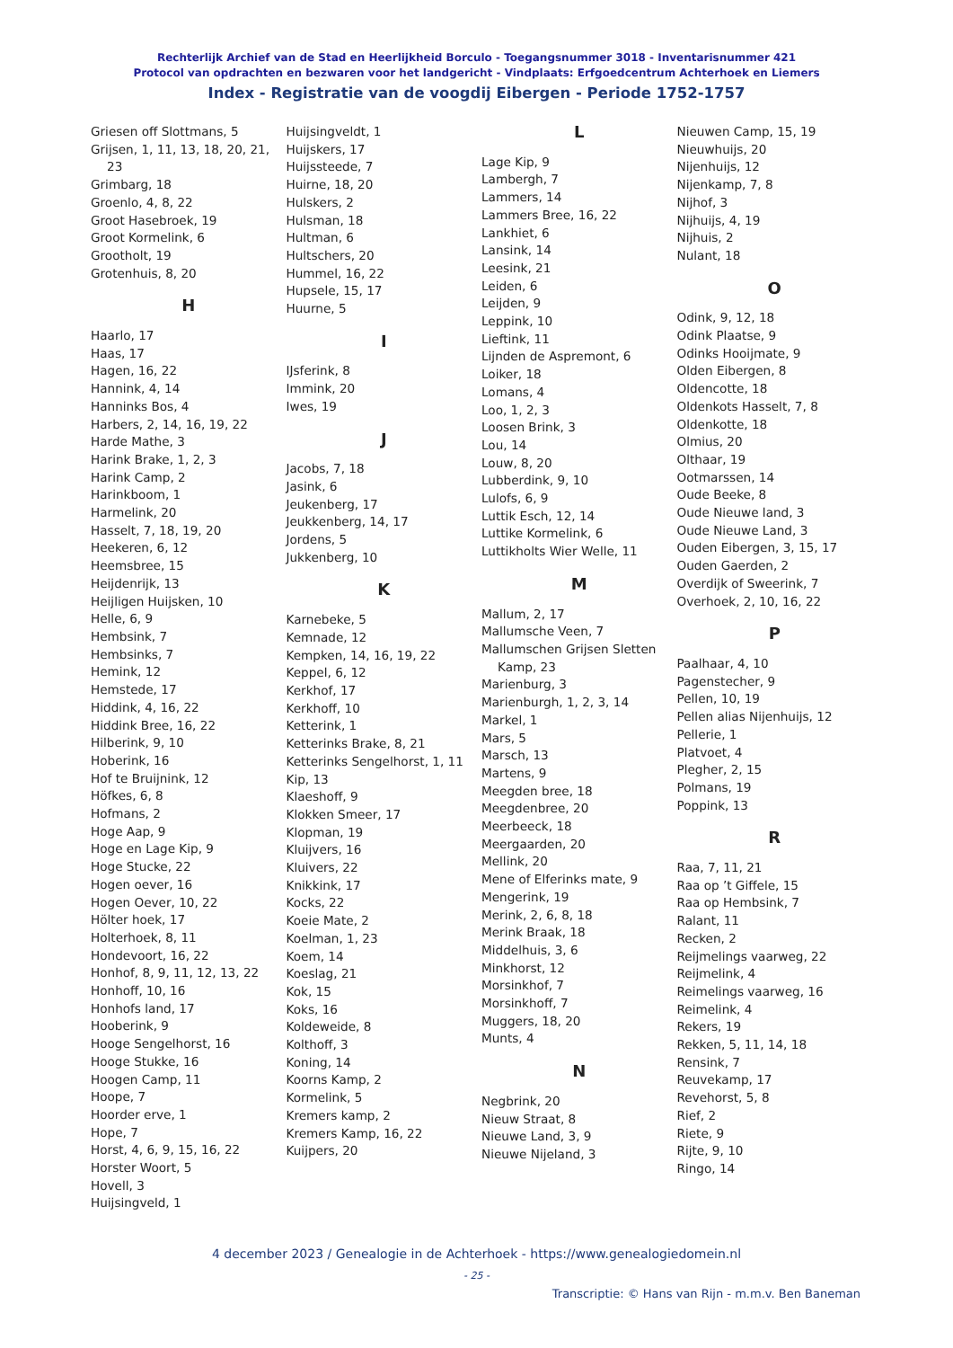Rechterlijk Archief van de Stad en Heerlijkheid Borculo - Toegangsnummer 3018 - Inventarisnummer 421
Protocol van opdrachten en bezwaren voor het landgericht - Vindplaats: Erfgoedcentrum Achterhoek en Liemers
Index - Registratie van de voogdij Eibergen - Periode 1752-1757
Griesen off Slottmans, 5
Grijsen, 1, 11, 13, 18, 20, 21, 23
Grimbarg, 18
Groenlo, 4, 8, 22
Groot Hasebroek, 19
Groot Kormelink, 6
Grootholt, 19
Grotenhuis, 8, 20
H
Haarlo, 17
Haas, 17
Hagen, 16, 22
Hannink, 4, 14
Hanninks Bos, 4
Harbers, 2, 14, 16, 19, 22
Harde Mathe, 3
Harink Brake, 1, 2, 3
Harink Camp, 2
Harinkboom, 1
Harmelink, 20
Hasselt, 7, 18, 19, 20
Heekeren, 6, 12
Heemsbree, 15
Heijdenrijk, 13
Heijligen Huijsken, 10
Helle, 6, 9
Hembsink, 7
Hembsinks, 7
Hemink, 12
Hemstede, 17
Hiddink, 4, 16, 22
Hiddink Bree, 16, 22
Hilberink, 9, 10
Hoberink, 16
Hof te Bruijnink, 12
Höfkes, 6, 8
Hofmans, 2
Hoge Aap, 9
Hoge en Lage Kip, 9
Hoge Stucke, 22
Hogen oever, 16
Hogen Oever, 10, 22
Hölter hoek, 17
Holterhoek, 8, 11
Hondevoort, 16, 22
Honhof, 8, 9, 11, 12, 13, 22
Honhoff, 10, 16
Honhofs land, 17
Hooberink, 9
Hooge Sengelhorst, 16
Hooge Stukke, 16
Hoogen Camp, 11
Hoope, 7
Hoorder erve, 1
Hope, 7
Horst, 4, 6, 9, 15, 16, 22
Horster Woort, 5
Hovell, 3
Huijsingveld, 1
Huijsingveldt, 1
Huijskers, 17
Huijssteede, 7
Huirne, 18, 20
Hulskers, 2
Hulsman, 18
Hultman, 6
Hultschers, 20
Hummel, 16, 22
Hupsele, 15, 17
Huurne, 5
I
IJsferink, 8
Immink, 20
Iwes, 19
J
Jacobs, 7, 18
Jasink, 6
Jeukenberg, 17
Jeukkenberg, 14, 17
Jordens, 5
Jukkenberg, 10
K
Karnebeke, 5
Kemnade, 12
Kempken, 14, 16, 19, 22
Keppel, 6, 12
Kerkhof, 17
Kerkhoff, 10
Ketterink, 1
Ketterinks Brake, 8, 21
Ketterinks Sengelhorst, 1, 11
Kip, 13
Klaeshoff, 9
Klokken Smeer, 17
Klopman, 19
Kluijvers, 16
Kluivers, 22
Knikkink, 17
Kocks, 22
Koeie Mate, 2
Koelman, 1, 23
Koem, 14
Koeslag, 21
Kok, 15
Koks, 16
Koldeweide, 8
Kolthoff, 3
Koning, 14
Koorns Kamp, 2
Kormelink, 5
Kremers kamp, 2
Kremers Kamp, 16, 22
Kuijpers, 20
L
Lage Kip, 9
Lambergh, 7
Lammers, 14
Lammers Bree, 16, 22
Lankhiet, 6
Lansink, 14
Leesink, 21
Leiden, 6
Leijden, 9
Leppink, 10
Lieftink, 11
Lijnden de Aspremont, 6
Loiker, 18
Lomans, 4
Loo, 1, 2, 3
Loosen Brink, 3
Lou, 14
Louw, 8, 20
Lubberdink, 9, 10
Lulofs, 6, 9
Luttik Esch, 12, 14
Luttike Kormelink, 6
Luttikholts Wier Welle, 11
M
Mallum, 2, 17
Mallumsche Veen, 7
Mallumschen Grijsen Sletten Kamp, 23
Marienburg, 3
Marienburgh, 1, 2, 3, 14
Markel, 1
Mars, 5
Marsch, 13
Martens, 9
Meegden bree, 18
Meegdenbree, 20
Meerbeeck, 18
Meergaarden, 20
Mellink, 20
Mene of Elferinks mate, 9
Mengerink, 19
Merink, 2, 6, 8, 18
Merink Braak, 18
Middelhuis, 3, 6
Minkhorst, 12
Morsinkhof, 7
Morsinkhoff, 7
Muggers, 18, 20
Munts, 4
N
Negbrink, 20
Nieuw Straat, 8
Nieuwe Land, 3, 9
Nieuwe Nijeland, 3
Nieuwen Camp, 15, 19
Nieuwhuijs, 20
Nijenhuijs, 12
Nijenkamp, 7, 8
Nijhof, 3
Nijhuijs, 4, 19
Nijhuis, 2
Nulant, 18
O
Odink, 9, 12, 18
Odink Plaatse, 9
Odinks Hooijmate, 9
Olden Eibergen, 8
Oldencotte, 18
Oldenkots Hasselt, 7, 8
Oldenkotte, 18
Olmius, 20
Olthaar, 19
Ootmarssen, 14
Oude Beeke, 8
Oude Nieuwe land, 3
Oude Nieuwe Land, 3
Ouden Eibergen, 3, 15, 17
Ouden Gaerden, 2
Overdijk of Sweerink, 7
Overhoek, 2, 10, 16, 22
P
Paalhaar, 4, 10
Pagenstecher, 9
Pellen, 10, 19
Pellen alias Nijenhuijs, 12
Pellerie, 1
Platvoet, 4
Plegher, 2, 15
Polmans, 19
Poppink, 13
R
Raa, 7, 11, 21
Raa op ’t Giffele, 15
Raa op Hembsink, 7
Ralant, 11
Recken, 2
Reijmelings vaarweg, 22
Reijmelink, 4
Reimelings vaarweg, 16
Reimelink, 4
Rekers, 19
Rekken, 5, 11, 14, 18
Rensink, 7
Reuvekamp, 17
Revehorst, 5, 8
Rief, 2
Riete, 9
Rijte, 9, 10
Ringo, 14
4 december 2023 / Genealogie in de Achterhoek - https://www.genealogiedomein.nl
- 25 -
Transcriptie: © Hans van Rijn - m.m.v. Ben Baneman